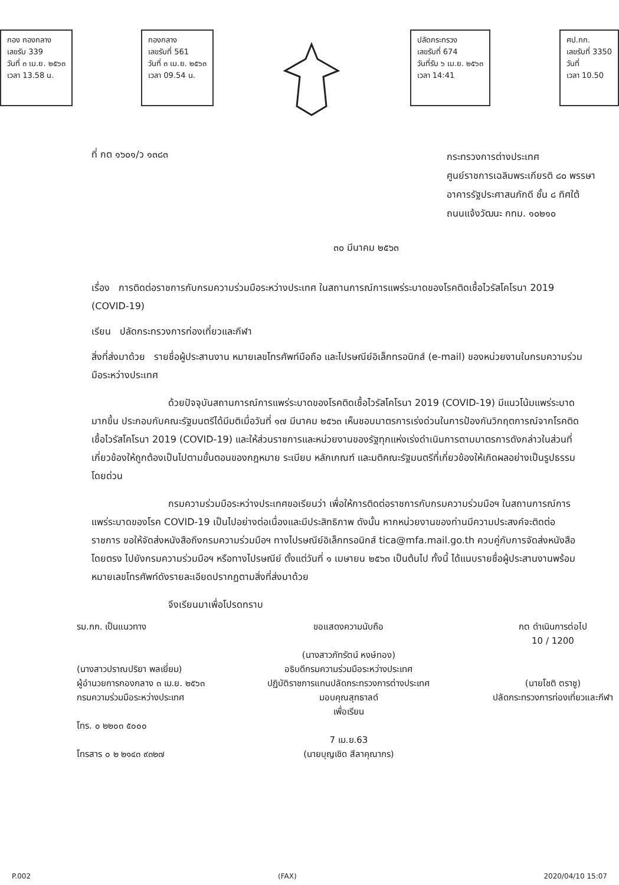กอง กองกลาง
เลขรับ 339
วันที่ ๓ เม.ย. ๒๕๖๓
เวลา 13.58 น.
กองกลาง
เลขรับที่ 561
วันที่ ๓ เม.ย. ๒๕๖๓
เวลา 09.54 น.
ปลัดกระทรวง
เลขรับที่ 674
วันที่รับ ๖ เม.ย. ๒๕๖๓
เวลา 14:41
ศป.กก.
เลขรับที่ 3350
วันที่
เวลา 10.50
ที่ กต ๑๖๐๑/ว ๑๓๘๓
กระทรวงการต่างประเทศ
ศูนย์ราชการเฉลิมพระเกียรติ ๘๐ พรรษา
อาคารรัฐประศาสนภักดี ชั้น ๘ ทิศใต้
ถนนแจ้งวัฒนะ กทม. ๑๐๒๑๐
๓๐ มีนาคม ๒๕๖๓
เรื่อง การติดต่อราชการกับกรมความร่วมมือระหว่างประเทศ ในสถานการณ์การแพร่ระบาดของโรคติดเชื้อไวรัสโคโรนา 2019 (COVID-19)
เรียน ปลัดกระทรวงการท่องเที่ยวและกีฬา
สิ่งที่ส่งมาด้วย รายชื่อผู้ประสานงาน หมายเลขโทรศัพท์มือถือ และไปรษณีย์อิเล็กทรอนิกส์ (e-mail) ของหน่วยงานในกรมความร่วมมือระหว่างประเทศ
ด้วยปัจจุบันสถานการณ์การแพร่ระบาดของโรคติดเชื้อไวรัสโคโรนา 2019 (COVID-19) มีแนวโน้มแพร่ระบาดมากขึ้น ประกอบกับคณะรัฐมนตรีได้มีมติเมื่อวันที่ ๑๗ มีนาคม ๒๕๖๓ เห็นชอบมาตรการเร่งด่วนในการป้องกันวิกฤตการณ์จากโรคติดเชื้อไวรัสโคโรนา 2019 (COVID-19) และให้ส่วนราชการและหน่วยงานของรัฐทุกแห่งเร่งดำเนินการตามมาตรการดังกล่าวในส่วนที่เกี่ยวข้องให้ถูกต้องเป็นไปตามขั้นตอนของกฎหมาย ระเบียบ หลักเกณฑ์ และมติคณะรัฐมนตรีที่เกี่ยวข้องให้เกิดผลอย่างเป็นรูปธรรมโดยด่วน
กรมความร่วมมือระหว่างประเทศขอเรียนว่า เพื่อให้การติดต่อราชการกับกรมความร่วมมือฯ ในสถานการณ์การแพร่ระบาดของโรค COVID-19 เป็นไปอย่างต่อเนื่องและมีประสิทธิภาพ ดังนั้น หากหน่วยงานของท่านมีความประสงค์จะติดต่อราชการ ขอให้จัดส่งหนังสือถึงกรมความร่วมมือฯ ทางไปรษณีย์อิเล็กทรอนิกส์ tica@mfa.mail.go.th ควบคู่กับการจัดส่งหนังสือโดยตรง ไปยังกรมความร่วมมือฯ หรือทางไปรษณีย์ ตั้งแต่วันที่ ๑ เมษายน ๒๕๖๓ เป็นต้นไป ทั้งนี้ ได้แนบรายชื่อผู้ประสานงานพร้อมหมายเลขโทรศัพท์ดังรายละเอียดปรากฏตามสิ่งที่ส่งมาด้วย
จึงเรียนมาเพื่อโปรดทราบ
รม.กก. เป็นแนวทาง
(นางสาวปราณปริยา พลเยี่ยม)
ผู้อำนวยการกองกลาง ๓ เม.ย. ๒๕๖๓
กรมความร่วมมือระหว่างประเทศ
โทร. ๐ ๒๒๐๓ ๕๐๐๐
โทรสาร ๐ ๒ ๒๑๔๓ ๙๓๒๗
ขอแสดงความนับถือ
(นางสาวภัทรัตน์ หงษ์ทอง)
อธิบดีกรมความร่วมมือระหว่างประเทศ
ปฏิบัติราชการแทนปลัดกระทรวงการต่างประเทศ
มอบคุณสุทธาลด์
เพื่อเรียน
7 เม.ย.63
(นายบุญเชิด สีลาคุณากร)
กต ดำเนินการต่อไป
10 / 1200
(นายโชติ ตราชู)
ปลัดกระทรวงการท่องเที่ยวและกีฬา
P.002 (FAX) 2020/04/10 15:07